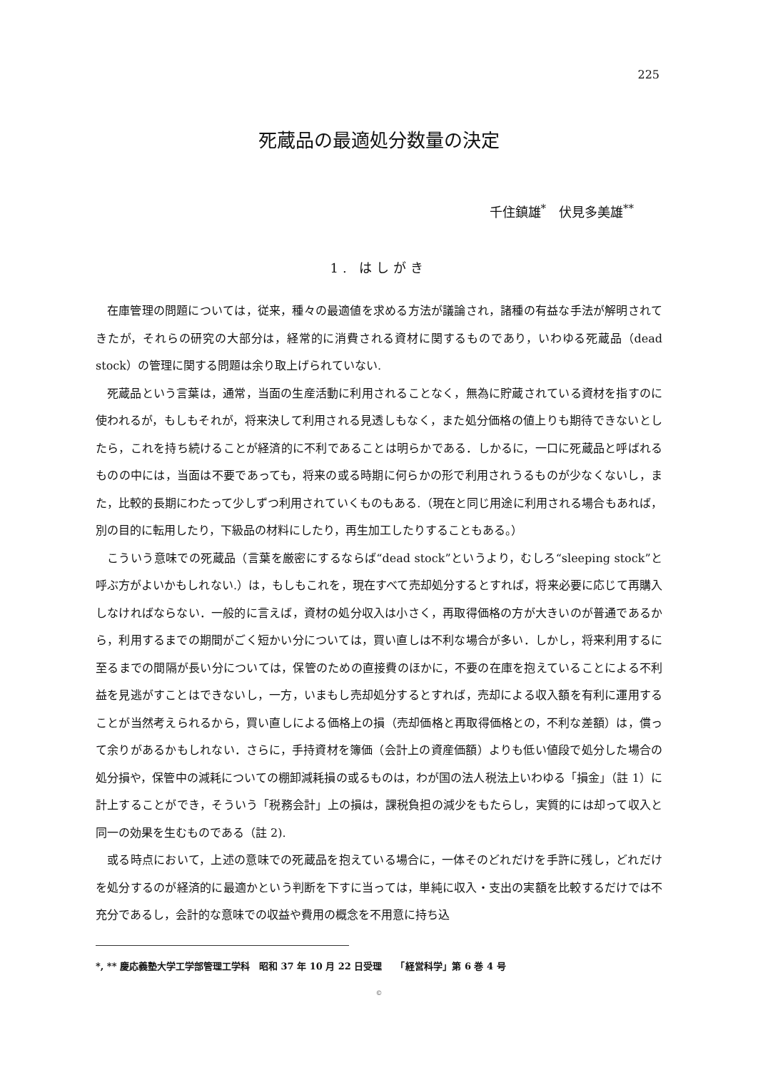225
死蔵品の最適処分数量の決定
千住鎮雄<sup>*</sup>　伏見多美雄<sup>**</sup>
1. はしがき
在庫管理の問題については，従来，種々の最適値を求める方法が議論され，諸種の有益な手法が解明されてきたが，それらの研究の大部分は，経常的に消費される資材に関するものであり，いわゆる死蔵品（dead stock）の管理に関する問題は余り取上げられていない.
死蔵品という言葉は，通常，当面の生産活動に利用されることなく，無為に貯蔵されている資材を指すのに使われるが，もしもそれが，将来決して利用される見透しもなく，また処分価格の値上りも期待できないとしたら，これを持ち続けることが経済的に不利であることは明らかである．しかるに，一口に死蔵品と呼ばれるものの中には，当面は不要であっても，将来の或る時期に何らかの形で利用されうるものが少なくないし，また，比較的長期にわたって少しずつ利用されていくものもある.（現在と同じ用途に利用される場合もあれば，別の目的に転用したり，下級品の材料にしたり，再生加工したりすることもある。）
こういう意味での死蔵品（言葉を厳密にするならば“dead stock”というより，むしろ“sleeping stock”と呼ぶ方がよいかもしれない.）は，もしもこれを，現在すべて売却処分するとすれば，将来必要に応じて再購入しなければならない．一般的に言えば，資材の処分収入は小さく，再取得価格の方が大きいのが普通であるから，利用するまでの期間がごく短かい分については，買い直しは不利な場合が多い．しかし，将来利用するに至るまでの間隔が長い分については，保管のための直接費のほかに，不要の在庫を抱えていることによる不利益を見逃がすことはできないし，一方，いまもし売却処分するとすれば，売却による収入額を有利に運用することが当然考えられるから，買い直しによる価格上の損（売却価格と再取得価格との，不利な差額）は，償って余りがあるかもしれない．さらに，手持資材を簿価（会計上の資産価額）よりも低い値段で処分した場合の処分損や，保管中の減耗についての棚卸減耗損の或るものは，わが国の法人税法上いわゆる「損金」（註 1）に計上することができ，そういう「税務会計」上の損は，課税負担の減少をもたらし，実質的には却って収入と同一の効果を生むものである（註 2).
或る時点において，上述の意味での死蔵品を抱えている場合に，一体そのどれだけを手許に残し，どれだけを処分するのが経済的に最適かという判断を下すに当っては，単純に収入・支出の実額を比較するだけでは不充分であるし，会計的な意味での収益や費用の概念を不用意に持ち込
*, ** 慶応義塾大学工学部管理工学科　昭和 37 年 10 月 22 日受理　　「経営科学」第 6 巻 4 号
©